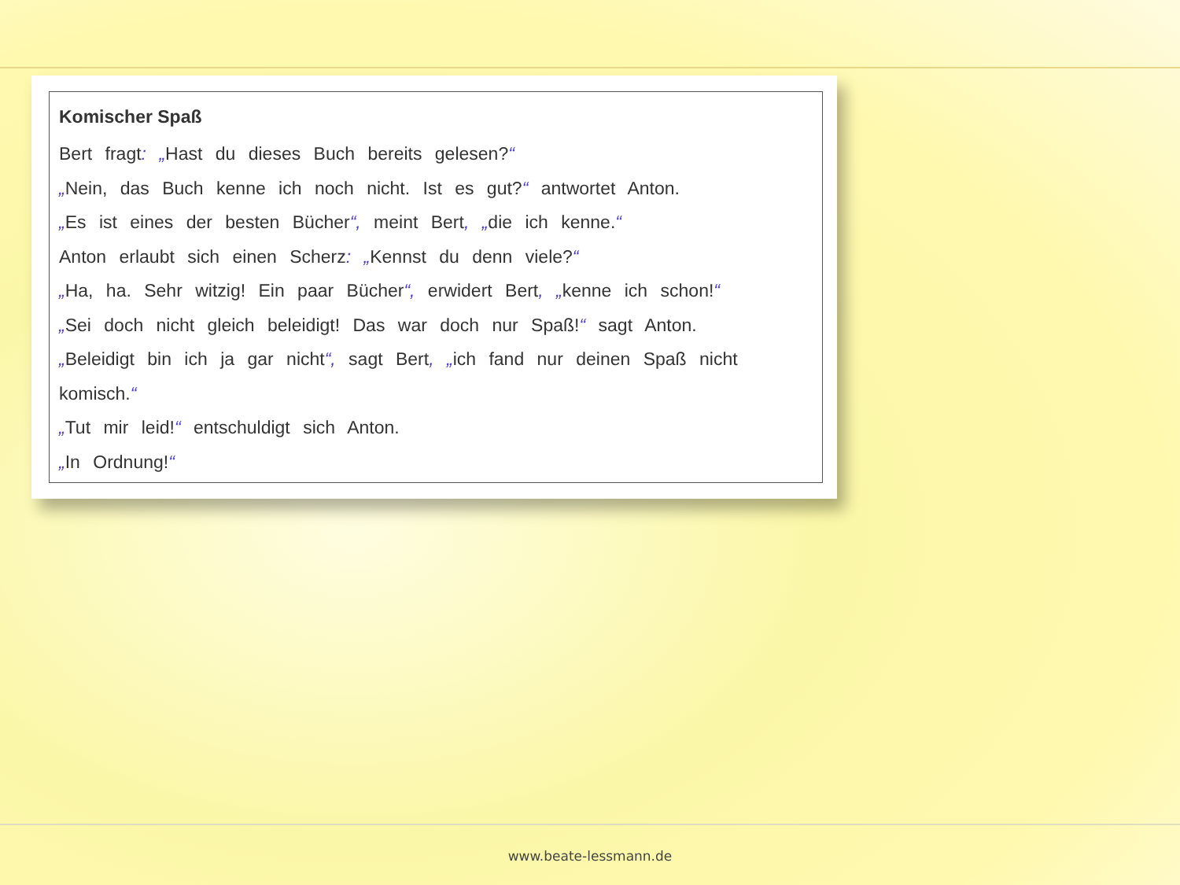Komischer Spaß
Bert fragt: „Hast du dieses Buch bereits gelesen?“
„Nein, das Buch kenne ich noch nicht. Ist es gut?“ antwortet Anton.
„Es ist eines der besten Bücher“, meint Bert, „die ich kenne.“
Anton erlaubt sich einen Scherz: „Kennst du denn viele?“
„Ha, ha. Sehr witzig! Ein paar Bücher“, erwidert Bert, „kenne ich schon!“
„Sei doch nicht gleich beleidigt! Das war doch nur Spaß!“ sagt Anton.
„Beleidigt bin ich ja gar nicht“, sagt Bert, „ich fand nur deinen Spaß nicht komisch.“
„Tut mir leid!“ entschuldigt sich Anton.
„In Ordnung!“
www.beate-lessmann.de